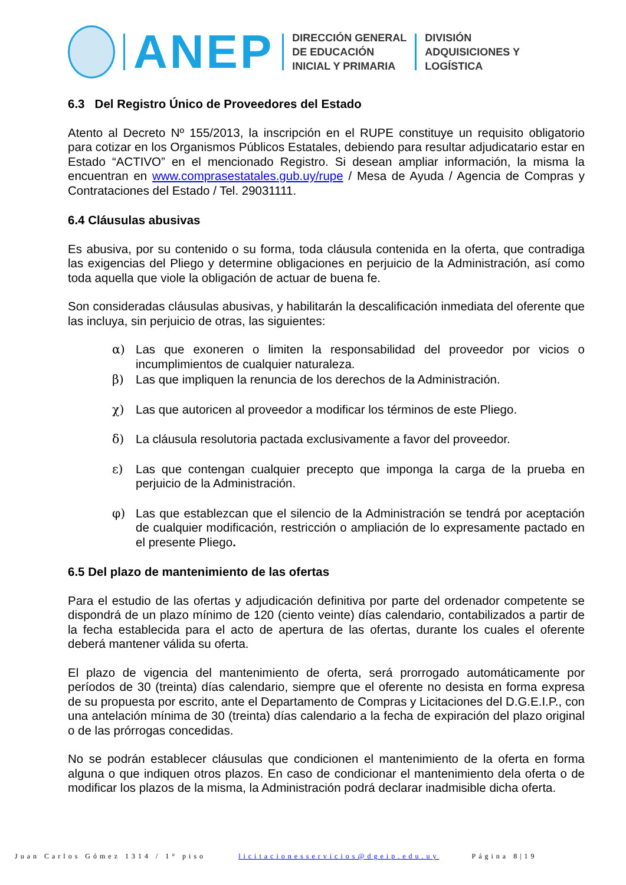ANEP
DIRECCIÓN GENERAL
DE EDUCACIÓN
INICIAL Y PRIMARIA
DIVISIÓN
ADQUISICIONES Y
LOGÍSTICA
6.3 Del Registro Único de Proveedores del Estado
Atento al Decreto Nº 155/2013, la inscripción en el RUPE constituye un requisito obligatorio para cotizar en los Organismos Públicos Estatales, debiendo para resultar adjudicatario estar en Estado “ACTIVO” en el mencionado Registro. Si desean ampliar información, la misma la encuentran en www.comprasestatales.gub.uy/rupe / Mesa de Ayuda / Agencia de Compras y Contrataciones del Estado / Tel. 29031111.
6.4 Cláusulas abusivas
Es abusiva, por su contenido o su forma, toda cláusula contenida en la oferta, que contradiga las exigencias del Pliego y determine obligaciones en perjuicio de la Administración, así como toda aquella que viole la obligación de actuar de buena fe.
Son consideradas cláusulas abusivas, y habilitarán la descalificación inmediata del oferente que las incluya, sin perjuicio de otras, las siguientes:
α) Las que exoneren o limiten la responsabilidad del proveedor por vicios o incumplimientos de cualquier naturaleza.
β) Las que impliquen la renuncia de los derechos de la Administración.
χ) Las que autoricen al proveedor a modificar los términos de este Pliego.
δ) La cláusula resolutoria pactada exclusivamente a favor del proveedor.
ε) Las que contengan cualquier precepto que imponga la carga de la prueba en perjuicio de la Administración.
φ) Las que establezcan que el silencio de la Administración se tendrá por aceptación de cualquier modificación, restricción o ampliación de lo expresamente pactado en el presente Pliego.
6.5 Del plazo de mantenimiento de las ofertas
Para el estudio de las ofertas y adjudicación definitiva por parte del ordenador competente se dispondrá de un plazo mínimo de 120 (ciento veinte) días calendario, contabilizados a partir de la fecha establecida para el acto de apertura de las ofertas, durante los cuales el oferente deberá mantener válida su oferta.
El plazo de vigencia del mantenimiento de oferta, será prorrogado automáticamente por períodos de 30 (treinta) días calendario, siempre que el oferente no desista en forma expresa de su propuesta por escrito, ante el Departamento de Compras y Licitaciones del D.G.E.I.P., con una antelación mínima de 30 (treinta) días calendario a la fecha de expiración del plazo original o de las prórrogas concedidas.
No se podrán establecer cláusulas que condicionen el mantenimiento de la oferta en forma alguna o que indiquen otros plazos. En caso de condicionar el mantenimiento dela oferta o de modificar los plazos de la misma, la Administración podrá declarar inadmisible dicha oferta.
Juan Carlos Gómez 1314 / 1° piso licitacionesservicios@dgeip.edu.uy Página 8|19